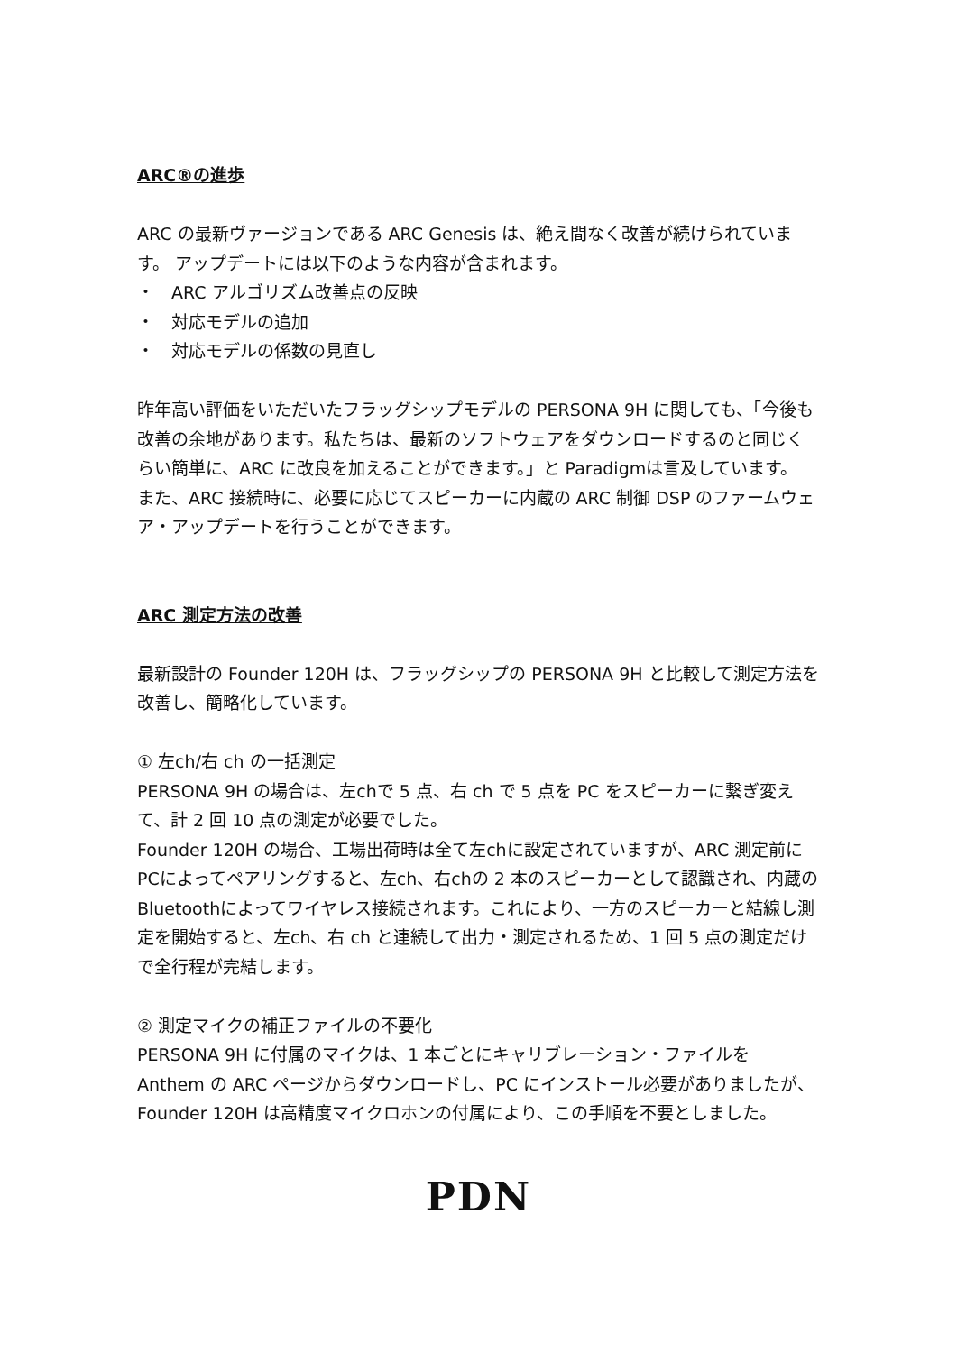ARC®の進歩
ARC の最新ヴァージョンである ARC Genesis は、絶え間なく改善が続けられています。 アップデートには以下のような内容が含まれます。
・　ARC アルゴリズム改善点の反映
・　対応モデルの追加
・　対応モデルの係数の見直し
昨年高い評価をいただいたフラッグシップモデルの PERSONA 9H に関しても、「今後も改善の余地があります。私たちは、最新のソフトウェアをダウンロードするのと同じくらい簡単に、ARC に改良を加えることができます。」と Paradigmは言及しています。
また、ARC 接続時に、必要に応じてスピーカーに内蔵の ARC 制御 DSP のファームウェア・アップデートを行うことができます。
ARC 測定方法の改善
最新設計の Founder 120H は、フラッグシップの PERSONA 9H と比較して測定方法を改善し、簡略化しています。
① 左ch/右 ch の一括測定
PERSONA 9H の場合は、左chで 5 点、右 ch で 5 点を PC をスピーカーに繋ぎ変えて、計 2 回 10 点の測定が必要でした。
Founder 120H の場合、工場出荷時は全て左chに設定されていますが、ARC 測定前にPCによってペアリングすると、左ch、右chの 2 本のスピーカーとして認識され、内蔵のBluetoothによってワイヤレス接続されます。これにより、一方のスピーカーと結線し測定を開始すると、左ch、右 ch と連続して出力・測定されるため、1 回 5 点の測定だけで全行程が完結します。
② 測定マイクの補正ファイルの不要化
PERSONA 9H に付属のマイクは、1 本ごとにキャリブレーション・ファイルを Anthem の ARC ページからダウンロードし、PC にインストール必要がありましたが、Founder 120H は高精度マイクロホンの付属により、この手順を不要としました。
PDN